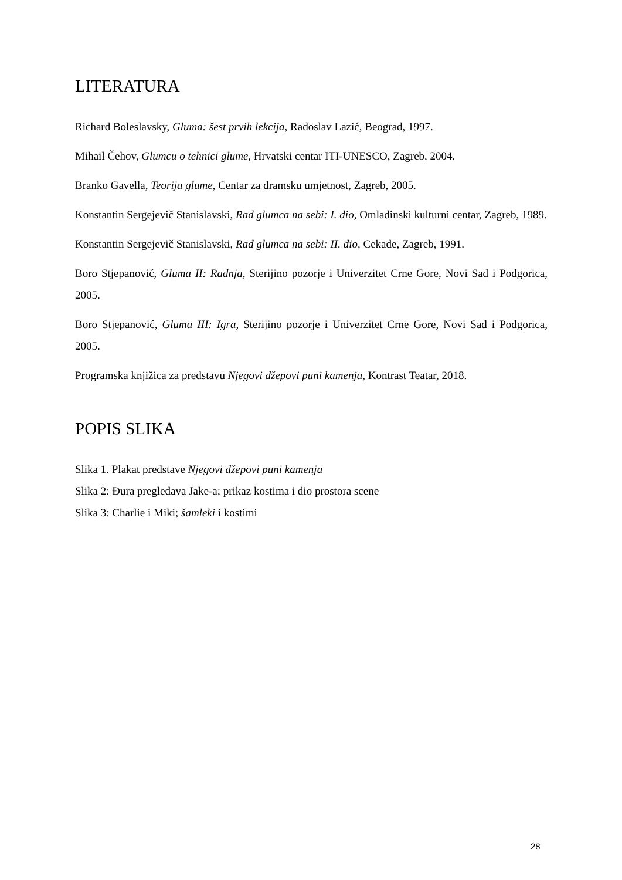LITERATURA
Richard Boleslavsky, Gluma: šest prvih lekcija, Radoslav Lazić, Beograd, 1997.
Mihail Čehov, Glumcu o tehnici glume, Hrvatski centar ITI-UNESCO, Zagreb, 2004.
Branko Gavella, Teorija glume, Centar za dramsku umjetnost, Zagreb, 2005.
Konstantin Sergejevič Stanislavski, Rad glumca na sebi: I. dio, Omladinski kulturni centar, Zagreb, 1989.
Konstantin Sergejevič Stanislavski, Rad glumca na sebi: II. dio, Cekade, Zagreb, 1991.
Boro Stjepanović, Gluma II: Radnja, Sterijino pozorje i Univerzitet Crne Gore, Novi Sad i Podgorica, 2005.
Boro Stjepanović, Gluma III: Igra, Sterijino pozorje i Univerzitet Crne Gore, Novi Sad i Podgorica, 2005.
Programska knjižica za predstavu Njegovi džepovi puni kamenja, Kontrast Teatar, 2018.
POPIS SLIKA
Slika 1. Plakat predstave Njegovi džepovi puni kamenja
Slika 2: Đura pregledava Jake-a; prikaz kostima i dio prostora scene
Slika 3: Charlie i Miki; šamleki i kostimi
28